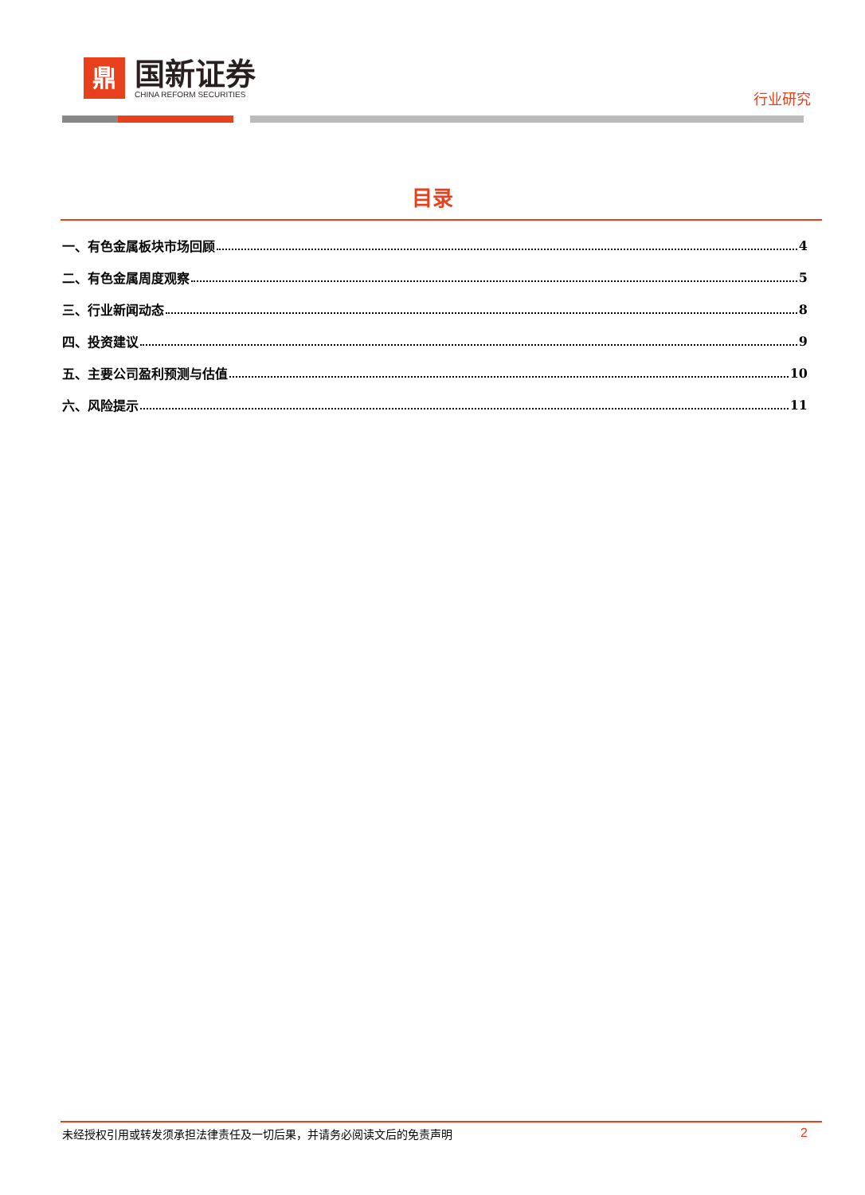鼎
国新证券
CHINA REFORM SECURITIES
行业研究
目录
一、有色金属板块市场回顾 4
二、有色金属周度观察 5
三、行业新闻动态 8
四、投资建议 9
五、主要公司盈利预测与估值 10
六、风险提示 11
未经授权引用或转发须承担法律责任及一切后果，并请务必阅读文后的免责声明 2